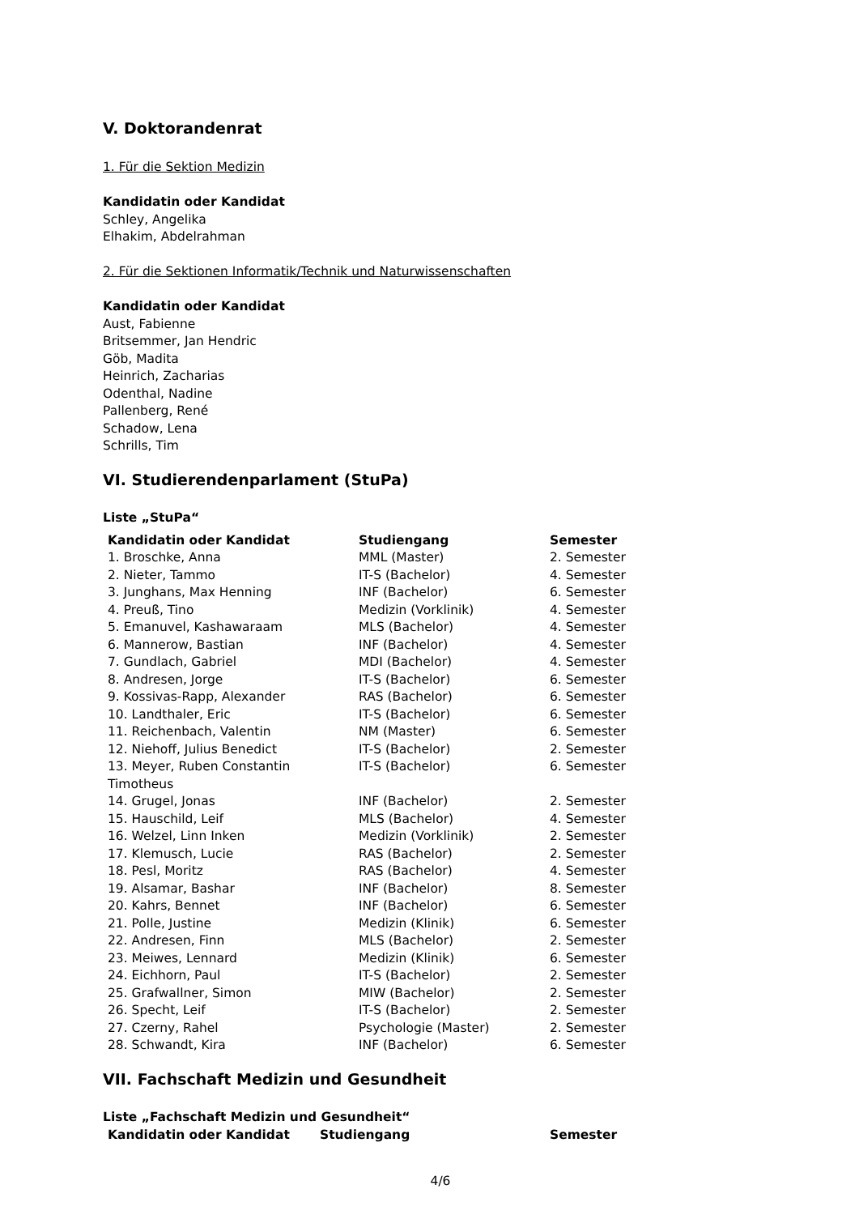V. Doktorandenrat
1. Für die Sektion Medizin
Kandidatin oder Kandidat
Schley, Angelika
Elhakim, Abdelrahman
2. Für die Sektionen Informatik/Technik und Naturwissenschaften
Kandidatin oder Kandidat
Aust, Fabienne
Britsemmer, Jan Hendric
Göb, Madita
Heinrich, Zacharias
Odenthal, Nadine
Pallenberg, René
Schadow, Lena
Schrills, Tim
VI. Studierendenparlament (StuPa)
Liste „StuPa“
| Kandidatin oder Kandidat | Studiengang | Semester |
| --- | --- | --- |
| 1. Broschke, Anna | MML (Master) | 2. Semester |
| 2. Nieter, Tammo | IT-S (Bachelor) | 4. Semester |
| 3. Junghans, Max Henning | INF (Bachelor) | 6. Semester |
| 4. Preuß, Tino | Medizin (Vorklinik) | 4. Semester |
| 5. Emanuvel, Kashawaraam | MLS (Bachelor) | 4. Semester |
| 6. Mannerow, Bastian | INF (Bachelor) | 4. Semester |
| 7. Gundlach, Gabriel | MDI (Bachelor) | 4. Semester |
| 8. Andresen, Jorge | IT-S (Bachelor) | 6. Semester |
| 9. Kossivas-Rapp, Alexander | RAS (Bachelor) | 6. Semester |
| 10. Landthaler, Eric | IT-S (Bachelor) | 6. Semester |
| 11. Reichenbach, Valentin | NM (Master) | 6. Semester |
| 12. Niehoff, Julius Benedict | IT-S (Bachelor) | 2. Semester |
| 13. Meyer, Ruben Constantin Timotheus | IT-S (Bachelor) | 6. Semester |
| 14. Grugel, Jonas | INF (Bachelor) | 2. Semester |
| 15. Hauschild, Leif | MLS (Bachelor) | 4. Semester |
| 16. Welzel, Linn Inken | Medizin (Vorklinik) | 2. Semester |
| 17. Klemusch, Lucie | RAS (Bachelor) | 2. Semester |
| 18. Pesl, Moritz | RAS (Bachelor) | 4. Semester |
| 19. Alsamar, Bashar | INF (Bachelor) | 8. Semester |
| 20. Kahrs, Bennet | INF (Bachelor) | 6. Semester |
| 21. Polle, Justine | Medizin (Klinik) | 6. Semester |
| 22. Andresen, Finn | MLS (Bachelor) | 2. Semester |
| 23. Meiwes, Lennard | Medizin (Klinik) | 6. Semester |
| 24. Eichhorn, Paul | IT-S (Bachelor) | 2. Semester |
| 25. Grafwallner, Simon | MIW (Bachelor) | 2. Semester |
| 26. Specht, Leif | IT-S (Bachelor) | 2. Semester |
| 27. Czerny, Rahel | Psychologie (Master) | 2. Semester |
| 28. Schwandt, Kira | INF (Bachelor) | 6. Semester |
VII. Fachschaft Medizin und Gesundheit
Liste „Fachschaft Medizin und Gesundheit“
| Kandidatin oder Kandidat | Studiengang | Semester |
| --- | --- | --- |
4/6